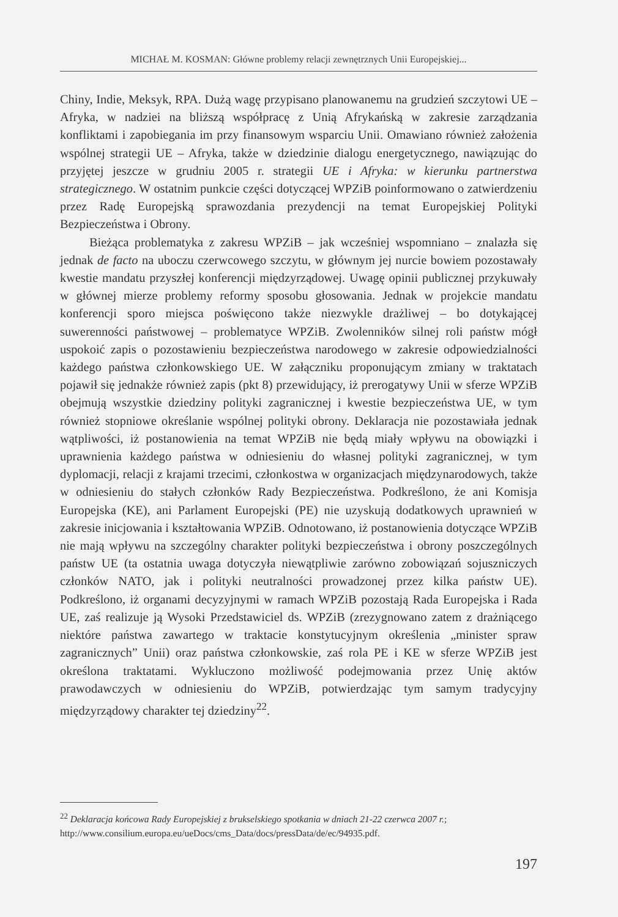MICHAŁ M. KOSMAN: Główne problemy relacji zewnętrznych Unii Europejskiej...
Chiny, Indie, Meksyk, RPA. Dużą wagę przypisano planowanemu na grudzień szczytowi UE – Afryka, w nadziei na bliższą współpracę z Unią Afrykańską w zakresie zarządzania konfliktami i zapobiegania im przy finansowym wsparciu Unii. Omawiano również założenia wspólnej strategii UE – Afryka, także w dziedzinie dialogu energetycznego, nawiązując do przyjętej jeszcze w grudniu 2005 r. strategii UE i Afryka: w kierunku partnerstwa strategicznego. W ostatnim punkcie części dotyczącej WPZiB poinformowano o zatwierdzeniu przez Radę Europejską sprawozdania prezydencji na temat Europejskiej Polityki Bezpieczeństwa i Obrony.
Bieżąca problematyka z zakresu WPZiB – jak wcześniej wspomniano – znalazła się jednak de facto na uboczu czerwcowego szczytu, w głównym jej nurcie bowiem pozostawały kwestie mandatu przyszłej konferencji międzyrządowej. Uwagę opinii publicznej przykuwały w głównej mierze problemy reformy sposobu głosowania. Jednak w projekcie mandatu konferencji sporo miejsca poświęcono także niezwykle drażliwej – bo dotykającej suwerenności państwowej – problematyce WPZiB. Zwolenników silnej roli państw mógł uspokoić zapis o pozostawieniu bezpieczeństwa narodowego w zakresie odpowiedzialności każdego państwa członkowskiego UE. W załączniku proponującym zmiany w traktatach pojawił się jednakże również zapis (pkt 8) przewidujący, iż prerogatywy Unii w sferze WPZiB obejmują wszystkie dziedziny polityki zagranicznej i kwestie bezpieczeństwa UE, w tym również stopniowe określanie wspólnej polityki obrony. Deklaracja nie pozostawiała jednak wątpliwości, iż postanowienia na temat WPZiB nie będą miały wpływu na obowiązki i uprawnienia każdego państwa w odniesieniu do własnej polityki zagranicznej, w tym dyplomacji, relacji z krajami trzecimi, członkostwa w organizacjach międzynarodowych, także w odniesieniu do stałych członków Rady Bezpieczeństwa. Podkreślono, że ani Komisja Europejska (KE), ani Parlament Europejski (PE) nie uzyskują dodatkowych uprawnień w zakresie inicjowania i kształtowania WPZiB. Odnotowano, iż postanowienia dotyczące WPZiB nie mają wpływu na szczególny charakter polityki bezpieczeństwa i obrony poszczególnych państw UE (ta ostatnia uwaga dotyczyła niewątpliwie zarówno zobowiązań sojuszniczych członków NATO, jak i polityki neutralności prowadzonej przez kilka państw UE). Podkreślono, iż organami decyzyjnymi w ramach WPZiB pozostają Rada Europejska i Rada UE, zaś realizuje ją Wysoki Przedstawiciel ds. WPZiB (zrezygnowano zatem z drażniącego niektóre państwa zawartego w traktacie konstytucyjnym określenia „minister spraw zagranicznych” Unii) oraz państwa członkowskie, zaś rola PE i KE w sferze WPZiB jest określona traktatami. Wykluczono możliwość podejmowania przez Unię aktów prawodawczych w odniesieniu do WPZiB, potwierdzając tym samym tradycyjny międzyrządowy charakter tej dziedziny<sup>22</sup>.
<sup>22</sup> Deklaracja końcowa Rady Europejskiej z brukselskiego spotkania w dniach 21-22 czerwca 2007 r.; http://www.consilium.europa.eu/ueDocs/cms_Data/docs/pressData/de/ec/94935.pdf.
197